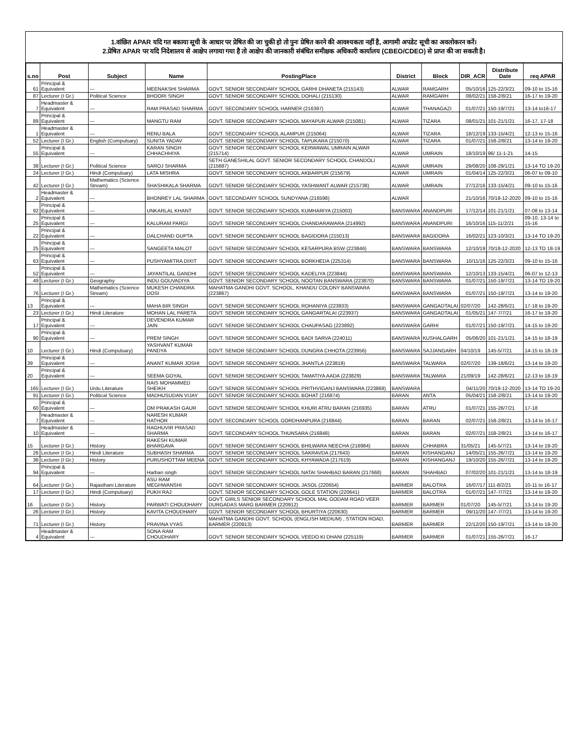1.वांछित APAR यदि गत बकाया सूची के आधार पर प्रेषित की जा चुकी हो तो पुनः प्रेषित करने की आवश्यकता नहीं है, आगामी अपडेट सूची का अवलोकरन करें।
2.प्रेषित APAR पर यदि निदेशालय से आक्षेप लगाया गया है तो आक्षेप की जानकारी संबंधित समीक्षक अधिकारी कार्यालय (CBEO/CDEO) से प्राप्त की जा सकती है।
| s.no | Post | Subject | Name | PostingPlace | District | Block | DIR_ACR | Distribute Date | req APAR |
| --- | --- | --- | --- | --- | --- | --- | --- | --- | --- |
| 61 | Principal & Equivalent | --- | MEENAKSHI SHARMA | GOVT. SENIOR SECONDARY SCHOOL GARHI DHANETA (215143) | ALWAR | RAMGARH | 05/10/16 | 125-22/3/21 | 09-10 to 15-16 |
| 87 | Lecturer (I Gr.) | Political Science | BHOORI SINGH | GOVT. SENIOR SECONDARY SCHOOL DOHALI (215130) | ALWAR | RAMGARH | 08/02/21 | 158-2/8/21 | 16-17 to 19-20 |
| 7 | Headmaster & Equivalent | --- | RAM PRASAD SHARMA | GOVT. SECONDARY SCHOOL HARNER (216397) | ALWAR | THANAGAZI | 01/07/21 | 150-19/7/21 | 13-14 to16-17 |
| 89 | Principal & Equivalent | --- | MANGTU RAM | GOVT. SENIOR SECONDARY SCHOOL MAYAPUR ALWAR (215081) | ALWAR | TIZARA | 08/01/21 | 101-21/1/21 | 16-17, 17-18 |
| 1 | Headmaster & Equivalent | --- | RENU BALA | GOVT. SECONDARY SCHOOL ALAMPUR (215064) | ALWAR | TIZARA | 18/12/19 | 133-15/4/21 | 12-13 to 15-16 |
| 52 | Lecturer (I Gr.) | English (Compulsary) | SUNITA YADAV | GOVT. SENIOR SECONDARY SCHOOL TAPUKARA (215070) | ALWAR | TIZARA | 01/07/21 | 158-2/8/21 | 13-14 to 19-20 |
| 55 | Principal & Equivalent | --- | KARAN SINGH CHHACHHIYA | GOVT. SENIOR SECONDARY SCHOOL KERWAWAL UMRAIN ALWAR (215714) | ALWAR | UMRAIN | 18/10/19 | 96/ 11-1-21 | 14-15 |
| 38 | Lecturer (I Gr.) | Political Science | SAROJ SHARMA | SETH GANESHILAL GOVT. SENIOR SECONDARY SCHOOL CHANDOLI (215687) | ALWAR | UMRAIN | 29/08/20 | 108-29/1/21 | 13-14 TO 19-20 |
| 24 | Lecturer (I Gr.) | Hindi (Compulsary) | LATA MISHRA | GOVT. SENIOR SECONDARY SCHOOL AKBARPUR (215679) | ALWAR | UMRAIN | 01/04/14 | 125-22/3/21 | 06-07 to 09-10 |
| 42 | Lecturer (I Gr.) | Mathematics (Science Stream) | SHASHIKALA SHARMA | GOVT. SENIOR SECONDARY SCHOOL YASHWANT ALWAR (215738) | ALWAR | UMRAIN | 27/12/16 | 133-15/4/21 | 09-10 to 15-16 |
| 2 | Headmaster & Equivalent | --- | BHONREY LAL SHARMA | GOVT. SECONDARY SCHOOL SUNDYANA (216598) | ALWAR | | 21/10/16 | 70/18-12-2020 | 09-10 to 15-16 |
| 92 | Principal & Equivalent | --- | UNKARLAL KHANT | GOVT. SENIOR SECONDARY SCHOOL KUMHARIYA (215003) | BANSWARA | ANANDPURI | 17/12/14 | 101-21/1/21 | 07-08 to 13-14 |
| 25 | Principal & Equivalent | --- | KALURAM PARGI | GOVT. SENIOR SECONDARY SCHOOL CHANDARAWARA (214992) | BANSWARA | ANANDPURI | 16/10/16 | 115-11/2/21 | 09-10, 13-14 to 15-16 |
| 22 | Principal & Equivalent | --- | DALCHAND GUPTA | GOVT. SENIOR SECONDARY SCHOOL BAGIDORA (215013) | BANSWARA | BAGIDORA | 16/02/21 | 123-10/3/21 | 13-14 TO 19-20 |
| 25 | Principal & Equivalent | --- | SANGEETA MALOT | GOVT. SENIOR SECONDARY SCHOOL KESARPURA BSW (223846) | BANSWARA | BANSWARA | 12/10/19 | 70/18-12-2020 | 12-13 TO 18-19 |
| 63 | Principal & Equivalent | --- | PUSHYAMITRA DIXIT | GOVT. SENIOR SECONDARY SCHOOL BORKHEDA (225314) | BANSWARA | BANSWARA | 10/11/16 | 125-22/3/21 | 09-10 to 15-16 |
| 52 | Principal & Equivalent | --- | JAYANTILAL GANDHI | GOVT. SENIOR SECONDARY SCHOOL KADELIYA (223844) | BANSWARA | BANSWARA | 12/10/13 | 133-15/4/21 | 06-07 to 12-13 |
| 49 | Lecturer (I Gr.) | Geography | INDU GOUVADIYA | GOVT. SENIOR SECONDARY SCHOOL NOOTAN BANSWARA (223870) | BANSWARA | BANSWARA | 01/07/21 | 150-19/7/21 | 13-14 TO 19-20 |
| 76 | Lecturer (I Gr.) | Mathematics (Science Stream) | MUKESH CHANDRA DOSI | MAHATMA GANDHI GOVT. SCHOOL, KHANDU COLONY BANSWARA (223867) | BANSWARA | BANSWARA | 01/07/21 | 150-19/7/21 | 13-14 to 19-20 |
| 13 | Principal & Equivalent | --- | MAHA BIR SINGH | GOVT. SENIOR SECONDARY SCHOOL ROHANIYA (223933) | BANSWARA | GANGADTALAI | 02/07/20 | 142-28/6/21 | 17-18 to 19-20 |
| 23 | Lecturer (I Gr.) | Hindi Literature | MOHAN LAL PARETA | GOVT. SENIOR SECONDARY SCHOOL GANGARTALAI (223937) | BANSWARA | GANGADTALAI | 01/05/21 | 147-7/7/21 | 16-17 to 19-20 |
| 17 | Principal & Equivalent | --- | DEVENDRA KUMAR JAIN | GOVT. SENIOR SECONDARY SCHOOL CHAUPASAG (223892) | BANSWARA | GARHI | 01/07/21 | 150-19/7/21 | 14-15 to 19-20 |
| 90 | Principal & Equivalent | --- | PREM SINGH | GOVT. SENIOR SECONDARY SCHOOL BADI SARVA (224011) | BANSWARA | KUSHALGARH | 05/06/20 | 101-21/1/21 | 14-15 to 18-19 |
| 10 | Lecturer (I Gr.) | Hindi (Compulsary) | YASHVANT KUMAR PANDYA | GOVT. SENIOR SECONDARY SCHOOL DUNGRA CHHOTA (223956) | BANSWARA | SAJJANGARH | 04/10/19 | 145-5/7/21 | 14-15 to 18-19 |
| 39 | Principal & Equivalent | --- | ANANT KUMAR JOSHI | GOVT. SENIOR SECONDARY SCHOOL JHANTLA (223819) | BANSWARA | TALWARA | 02/07/20 | 139-18/6/21 | 13-14 to 19-20 |
| 20 | Principal & Equivalent | --- | SEEMA GOYAL | GOVT. SENIOR SECONDARY SCHOOL TAMATIYA AADA (223829) | BANSWARA | TALWARA | 21/09/19 | 142-28/6/21 | 12-13 to 18-19 |
| 165 | Lecturer (I Gr.) | Urdu Literature | RAIS MOHAMMED SHEIKH | GOVT. SENIOR SECONDARY SCHOOL PRITHVIGANJ BANSWARA (223868) | BANSWARA | | 04/11/20 | 70/18-12-2020 | 13-14 TO 19-20 |
| 91 | Lecturer (I Gr.) | Political Science | MADHUSUDAN VIJAY | GOVT. SENIOR SECONDARY SCHOOL BOHAT (216874) | BARAN | ANTA | 05/04/21 | 158-2/8/21 | 13-14 to 19-20 |
| 60 | Principal & Equivalent | --- | OM PRAKASH GAUR | GOVT. SENIOR SECONDARY SCHOOL KHURI ATRU BARAN (216935) | BARAN | ATRU | 01/07/21 | 155-26/7/21 | 17-18 |
| 7 | Headmaster & Equivalent | --- | NARESH KUMAR RATHOR | GOVT. SECONDARY SCHOOL GORDHANPURA (216844) | BARAN | BARAN | 02/07/21 | 158-2/8/21 | 13-14 to 16-17 |
| 10 | Headmaster & Equivalent | --- | RAGHUVIR PRASAD SHARMA | GOVT. SECONDARY SCHOOL THUNSARA (216848) | BARAN | BARAN | 02/07/21 | 158-2/8/21 | 13-14 to 16-17 |
| 15 | Lecturer (I Gr.) | History | RAKESH KUMAR BHARGAVA | GOVT. SENIOR SECONDARY SCHOOL BHILWARA NEECHA (216984) | BARAN | CHHABRA | 31/05/21 | 145-5/7/21 | 13-14 to 19-20 |
| 26 | Lecturer (I Gr.) | Hindi Literature | SUBHASH SHARMA | GOVT. SENIOR SECONDARY SCHOOL SAKRAVDA (217643) | BARAN | KISHANGANJ | 14/05/21 | 155-26/7/21 | 13-14 to 19-20 |
| 36 | Lecturer (I Gr.) | History | PURUSHOTTAM MEENA | GOVT. SENIOR SECONDARY SCHOOL KHYAWADA (217619) | BARAN | KISHANGANJ | 19/10/20 | 155-26/7/21 | 13-14 to 19-20 |
| 94 | Principal & Equivalent | --- | Harban singh | GOVT. SENIOR SECONDARY SCHOOL NATAI SHAHBAD BARAN (217668) | BARAN | SHAHBAD | 07/02/20 | 101-21/1/21 | 13-14 to 18-19 |
| 64 | Lecturer (I Gr.) | Rajasthani Literature | ASU RAM MEGHWANSHI | GOVT. SENIOR SECONDARY SCHOOL JASOL (220654) | BARMER | BALOTRA | 16/07/17 | 111-8/2/21 | 10-11 to 16-17 |
| 17 | Lecturer (I Gr.) | Hindi (Compulsary) | PUKH RAJ | GOVT. SENIOR SECONDARY SCHOOL GOLE STATION (220641) | BARMER | BALOTRA | 01/07/21 | 147-7/7/21 | 13-14 to 19-20 |
| 16 | Lecturer (I Gr.) | History | PARWATI CHOUDHARY | GOVT. GIRLS SENIOR SECONDARY SCHOOL MAL GODAM ROAD VEER DURGADAS MARG BARMER (220912) | BARMER | BARMER | 01/07/20 | 145-5/7/21 | 13-14 to 19-20 |
| 26 | Lecturer (I Gr.) | History | KAVITA CHOUDHARY | GOVT. SENIOR SECONDARY SCHOOL BHURTIYA (220630) | BARMER | BARMER | 09/11/20 | 147-7/7/21 | 13-14 to 19-20 |
| 71 | Lecturer (I Gr.) | History | PRAVINA VYAS | MAHATMA GANDHI GOVT. SCHOOL (ENGLISH MEDIUM) , STATION ROAD, BARMER (220913) | BARMER | BARMER | 22/12/20 | 150-19/7/21 | 13-14 to 19-20 |
| 4 | Headmaster & Equivalent | --- | SONA RAM CHOUDHARY | GOVT. SENIOR SECONDARY SCHOOL VEEDO KI DHANI (225119) | BARMER | BARMER | 01/07/21 | 155-26/7/21 | 16-17 |